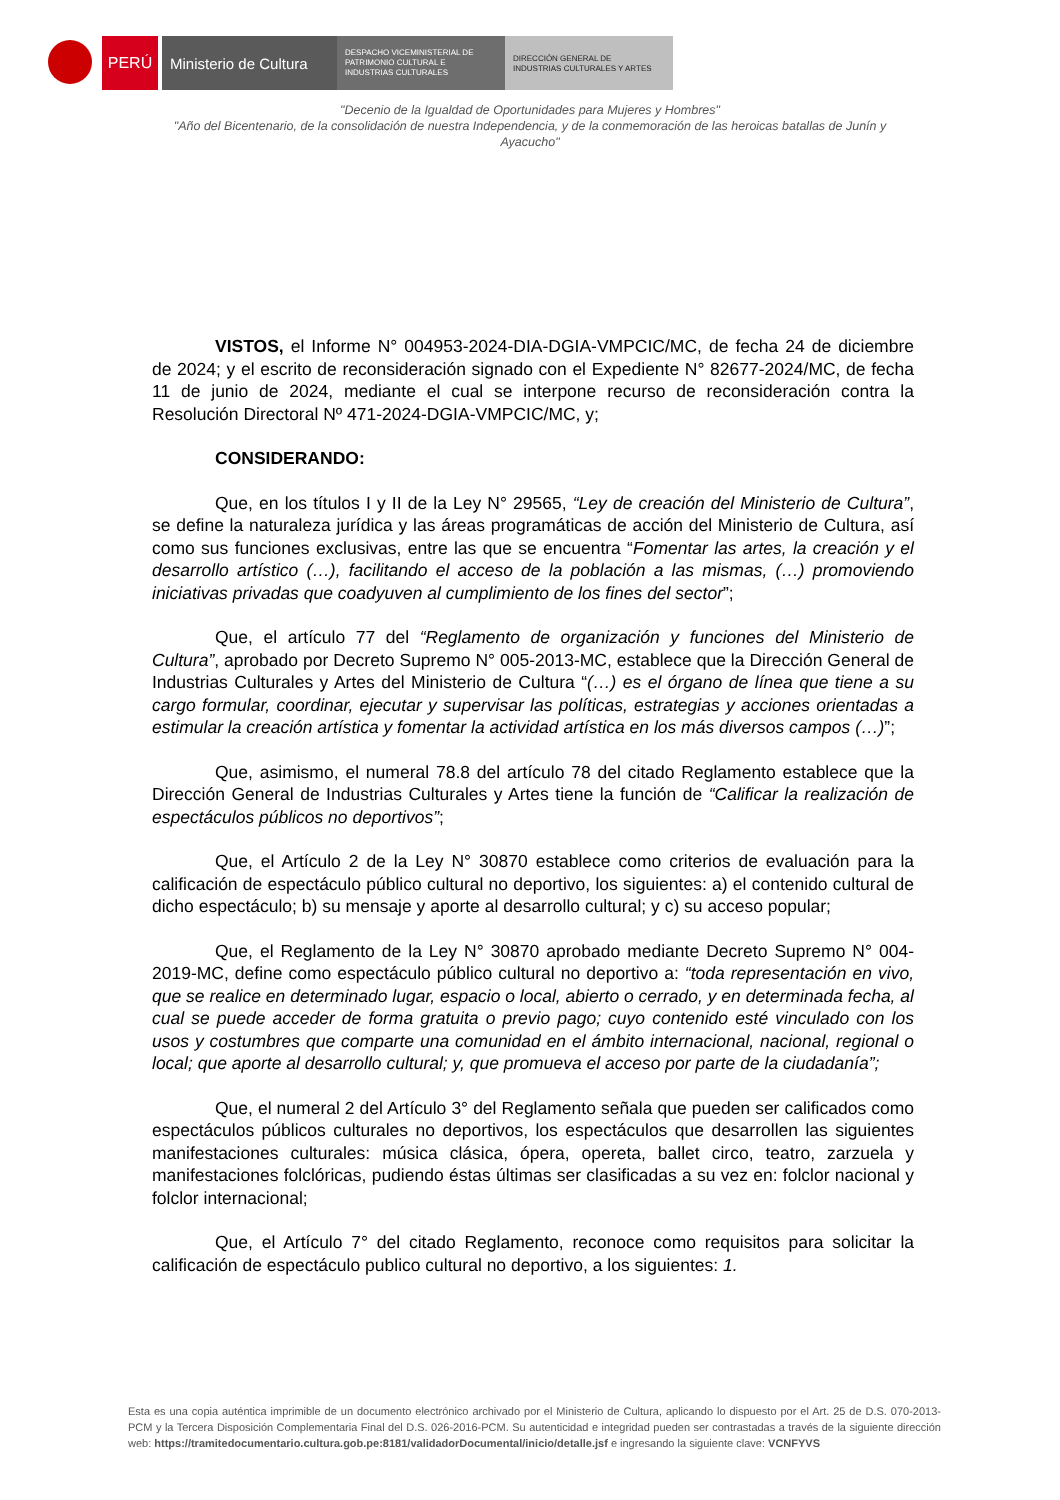PERÚ Ministerio de Cultura
DESPACHO VICEMINISTERIAL DE
PATRIMONIO CULTURAL E
INDUSTRIAS CULTURALES
DIRECCIÓN GENERAL DE
INDUSTRIAS CULTURALES Y ARTES
"Decenio de la Igualdad de Oportunidades para Mujeres y Hombres"
"Año del Bicentenario, de la consolidación de nuestra Independencia, y de la conmemoración de las heroicas batallas de Junín y Ayacucho"
VISTOS, el Informe N° 004953-2024-DIA-DGIA-VMPCIC/MC, de fecha 24 de diciembre de 2024; y el escrito de reconsideración signado con el Expediente N° 82677-2024/MC, de fecha 11 de junio de 2024, mediante el cual se interpone recurso de reconsideración contra la Resolución Directoral Nº 471-2024-DGIA-VMPCIC/MC, y;
CONSIDERANDO:
Que, en los títulos I y II de la Ley N° 29565, “Ley de creación del Ministerio de Cultura”, se define la naturaleza jurídica y las áreas programáticas de acción del Ministerio de Cultura, así como sus funciones exclusivas, entre las que se encuentra “Fomentar las artes, la creación y el desarrollo artístico (…), facilitando el acceso de la población a las mismas, (…) promoviendo iniciativas privadas que coadyuven al cumplimiento de los fines del sector”;
Que, el artículo 77 del “Reglamento de organización y funciones del Ministerio de Cultura”, aprobado por Decreto Supremo N° 005-2013-MC, establece que la Dirección General de Industrias Culturales y Artes del Ministerio de Cultura “(…) es el órgano de línea que tiene a su cargo formular, coordinar, ejecutar y supervisar las políticas, estrategias y acciones orientadas a estimular la creación artística y fomentar la actividad artística en los más diversos campos (…)”;
Que, asimismo, el numeral 78.8 del artículo 78 del citado Reglamento establece que la Dirección General de Industrias Culturales y Artes tiene la función de “Calificar la realización de espectáculos públicos no deportivos”;
Que, el Artículo 2 de la Ley N° 30870 establece como criterios de evaluación para la calificación de espectáculo público cultural no deportivo, los siguientes: a) el contenido cultural de dicho espectáculo; b) su mensaje y aporte al desarrollo cultural; y c) su acceso popular;
Que, el Reglamento de la Ley N° 30870 aprobado mediante Decreto Supremo N° 004-2019-MC, define como espectáculo público cultural no deportivo a: “toda representación en vivo, que se realice en determinado lugar, espacio o local, abierto o cerrado, y en determinada fecha, al cual se puede acceder de forma gratuita o previo pago; cuyo contenido esté vinculado con los usos y costumbres que comparte una comunidad en el ámbito internacional, nacional, regional o local; que aporte al desarrollo cultural; y, que promueva el acceso por parte de la ciudadanía”;
Que, el numeral 2 del Artículo 3° del Reglamento señala que pueden ser calificados como espectáculos públicos culturales no deportivos, los espectáculos que desarrollen las siguientes manifestaciones culturales: música clásica, ópera, opereta, ballet circo, teatro, zarzuela y manifestaciones folclóricas, pudiendo éstas últimas ser clasificadas a su vez en: folclor nacional y folclor internacional;
Que, el Artículo 7° del citado Reglamento, reconoce como requisitos para solicitar la calificación de espectáculo publico cultural no deportivo, a los siguientes: 1.
Esta es una copia auténtica imprimible de un documento electrónico archivado por el Ministerio de Cultura, aplicando lo dispuesto por el Art. 25 de D.S. 070-2013-PCM y la Tercera Disposición Complementaria Final del D.S. 026-2016-PCM. Su autenticidad e integridad pueden ser contrastadas a través de la siguiente dirección web: https://tramitedocumentario.cultura.gob.pe:8181/validadorDocumental/inicio/detalle.jsf e ingresando la siguiente clave: VCNFYVS